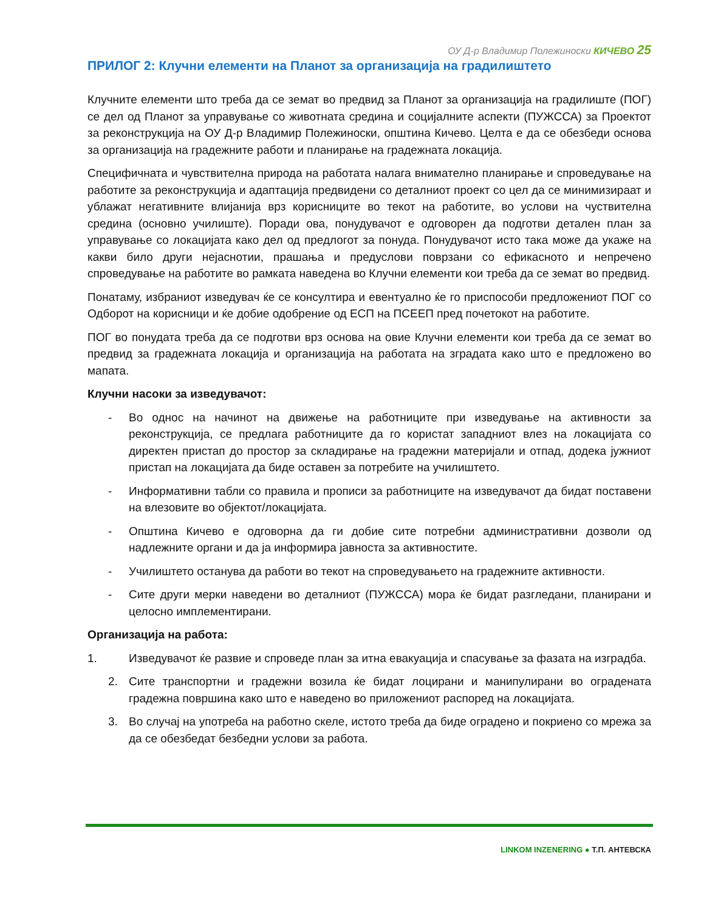ОУ Д-р Владимир Полежиноски КИЧЕВО 25
ПРИЛОГ 2: Клучни елементи на Планот за организација на градилиштето
Клучните елементи што треба да се земат во предвид за Планот за организација на градилиште (ПОГ) се дел од Планот за управување со животната средина и социјалните аспекти (ПУЖССА) за Проектот за реконструкција на ОУ Д-р Владимир Полежиноски, општина Кичево. Целта е да се обезбеди основа за организација на градежните работи и планирање на градежната локација.
Специфичната и чувствителна природа на работата налага внимателно планирање и спроведување на работите за реконструкција и адаптација предвидени со деталниот проект со цел да се минимизираат и ублажат негативните влијанија врз корисниците во текот на работите, во услови на чуствителна средина (основно училиште). Поради ова, понудувачот е одговорен да подготви детален план за управување со локацијата како дел од предлогот за понуда. Понудувачот исто така може да укаже на какви било други нејаснотии, прашања и предуслови поврзани со ефикасното и непречено спроведување на работите во рамката наведена во Клучни елементи кои треба да се земат во предвид.
Понатаму, избраниот изведувач ќе се консултира и евентуално ќе го приспособи предложениот ПОГ со Одборот на корисници и ќе добие одобрение од ЕСП на ПСЕЕП пред почетокот на работите.
ПОГ во понудата треба да се подготви врз основа на овие Клучни елементи кои треба да се земат во предвид за градежната локација и организација на работата на зградата како што е предложено во мапата.
Клучни насоки за изведувачот:
- Во однос на начинот на движење на работниците при изведување на активности за реконструкција, се предлага работниците да го користат западниот влез на локацијата со директен пристап до простор за складирање на градежни материјали и отпад, додека јужниот пристап на локацијата да биде оставен за потребите на училиштето.
- Информативни табли со правила и прописи за работниците на изведувачот да бидат поставени на влезовите во објектот/локацијата.
- Општина Кичево е одговорна да ги добие сите потребни административни дозволи од надлежните органи и да ја информира јавноста за активностите.
- Училиштето останува да работи во текот на спроведувањето на градежните активности.
- Сите други мерки наведени во деталниот (ПУЖССА) мора ќе бидат разгледани, планирани и целосно имплементирани.
Организација на работа:
1. Изведувачот ќе развие и спроведе план за итна евакуација и спасување за фазата на изградба.
2. Сите транспортни и градежни возила ќе бидат лоцирани и манипулирани во оградената градежна површина како што е наведено во приложениот распоред на локацијата.
3. Во случај на употреба на работно скеле, истото треба да биде оградено и покриено со мрежа за да се обезбедат безбедни услови за работа.
LINKOM INZENERING ● Т.П. АНТЕВСКА